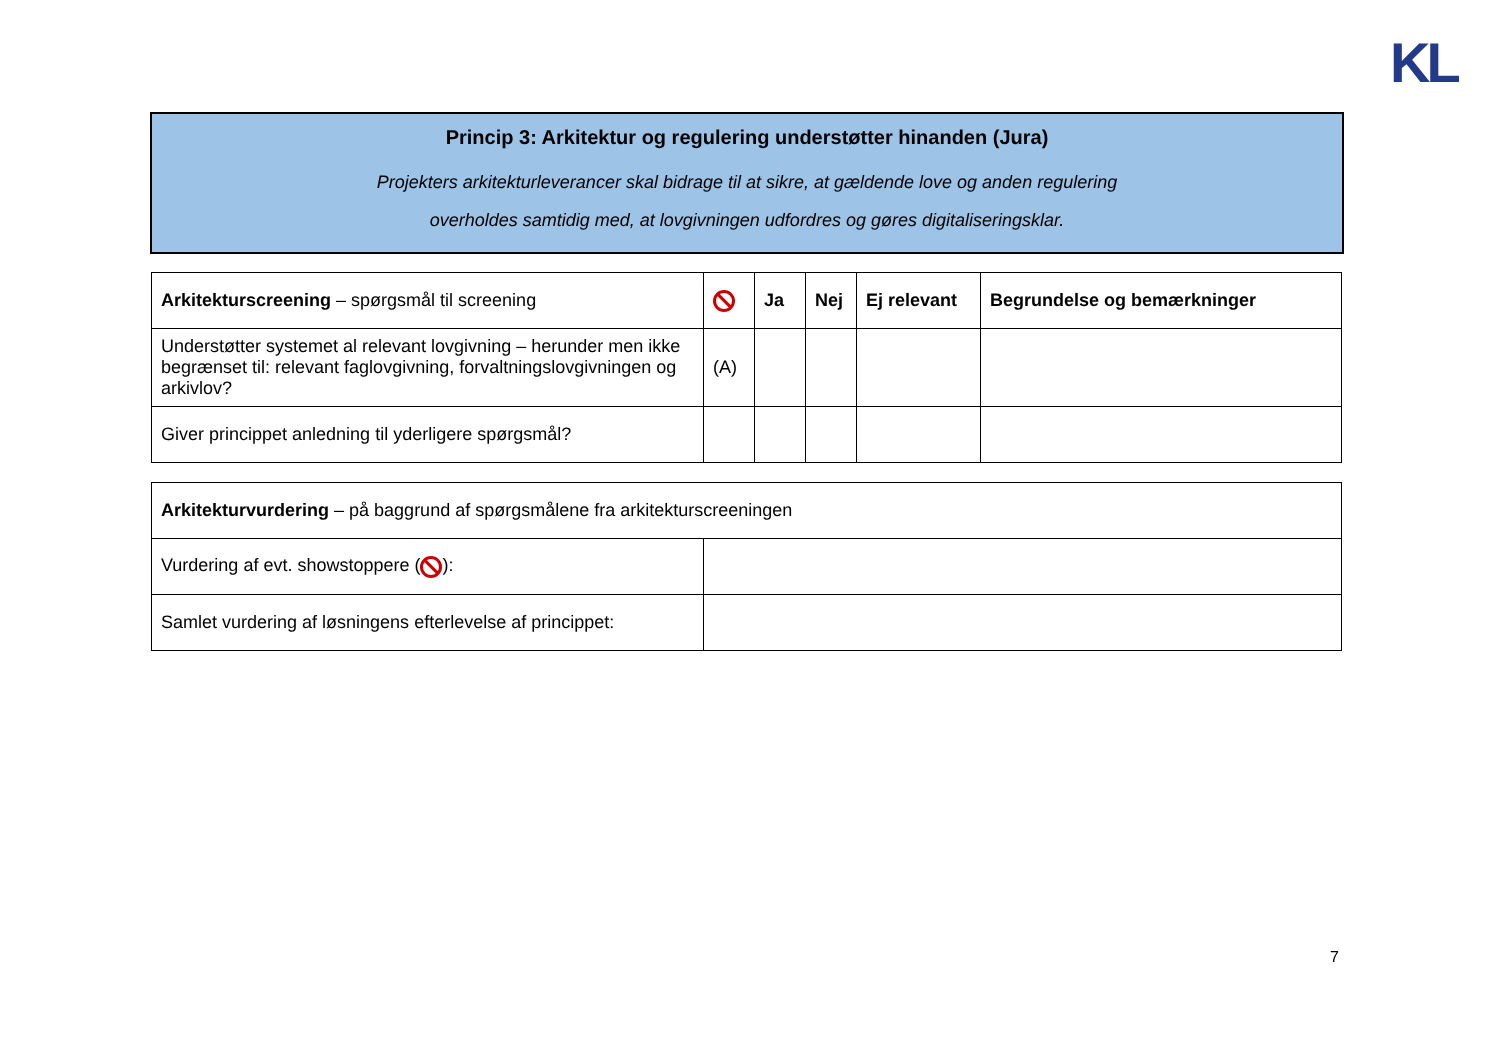KL
Princip 3: Arkitektur og regulering understøtter hinanden (Jura)
Projekters arkitekturleverancer skal bidrage til at sikre, at gældende love og anden regulering
overholdes samtidig med, at lovgivningen udfordres og gøres digitaliseringsklar.
| Arkitekturscreening – spørgsmål til screening | | Ja | Nej | Ej relevant | Begrundelse og bemærkninger |
| Understøtter systemet al relevant lovgivning – herunder men ikke begrænset til: relevant faglovgivning, forvaltningslovgivningen og arkivlov? | (A) | | | | |
| Giver princippet anledning til yderligere spørgsmål? | | | | | |
| Arkitekturvurdering – på baggrund af spørgsmålene fra arkitekturscreeningen | |
| Vurdering af evt. showstoppere ( ): | |
| Samlet vurdering af løsningens efterlevelse af princippet: | |
7